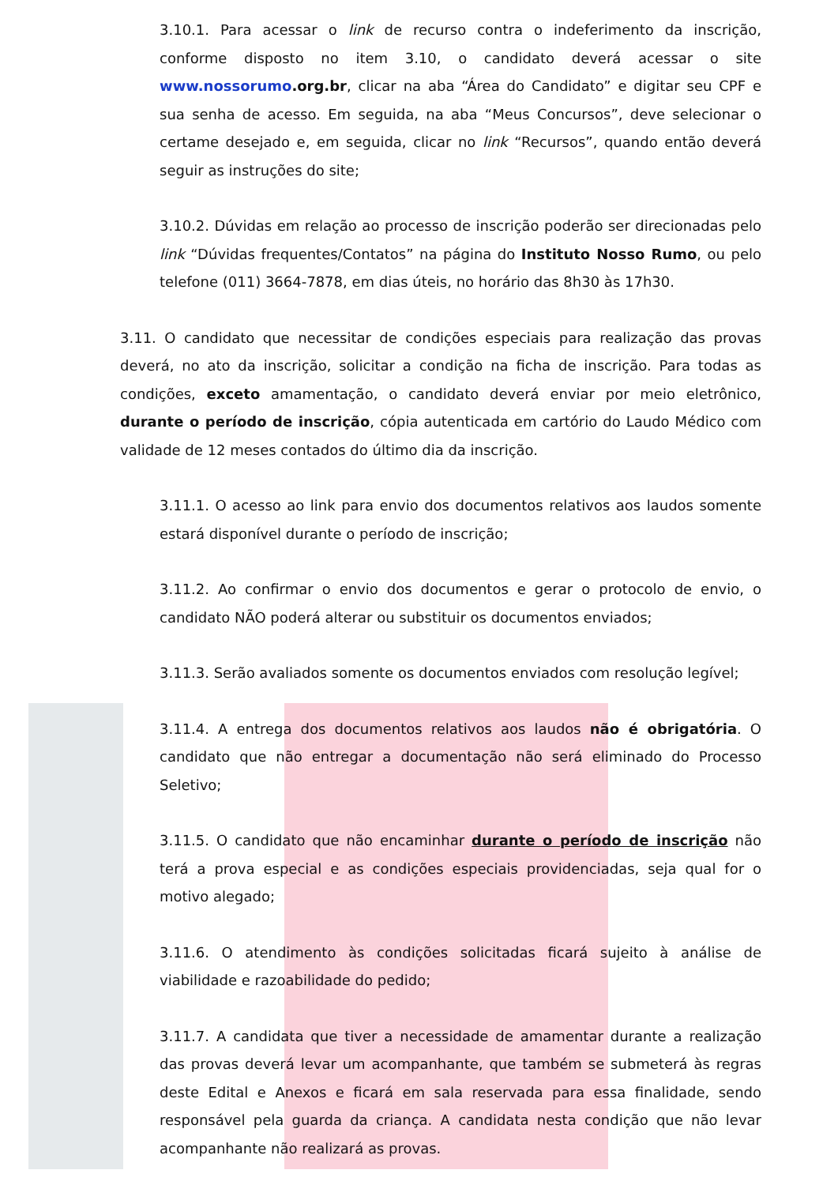3.10.1. Para acessar o link de recurso contra o indeferimento da inscrição, conforme disposto no item 3.10, o candidato deverá acessar o site www.nossorumo.org.br, clicar na aba “Área do Candidato” e digitar seu CPF e sua senha de acesso. Em seguida, na aba “Meus Concursos”, deve selecionar o certame desejado e, em seguida, clicar no link “Recursos”, quando então deverá seguir as instruções do site;
3.10.2. Dúvidas em relação ao processo de inscrição poderão ser direcionadas pelo link “Dúvidas frequentes/Contatos” na página do Instituto Nosso Rumo, ou pelo telefone (011) 3664-7878, em dias úteis, no horário das 8h30 às 17h30.
3.11. O candidato que necessitar de condições especiais para realização das provas deverá, no ato da inscrição, solicitar a condição na ficha de inscrição. Para todas as condições, exceto amamentação, o candidato deverá enviar por meio eletrônico, durante o período de inscrição, cópia autenticada em cartório do Laudo Médico com validade de 12 meses contados do último dia da inscrição.
3.11.1. O acesso ao link para envio dos documentos relativos aos laudos somente estará disponível durante o período de inscrição;
3.11.2. Ao confirmar o envio dos documentos e gerar o protocolo de envio, o candidato NÃO poderá alterar ou substituir os documentos enviados;
3.11.3. Serão avaliados somente os documentos enviados com resolução legível;
3.11.4. A entrega dos documentos relativos aos laudos não é obrigatória. O candidato que não entregar a documentação não será eliminado do Processo Seletivo;
3.11.5. O candidato que não encaminhar durante o período de inscrição não terá a prova especial e as condições especiais providenciadas, seja qual for o motivo alegado;
3.11.6. O atendimento às condições solicitadas ficará sujeito à análise de viabilidade e razoabilidade do pedido;
3.11.7. A candidata que tiver a necessidade de amamentar durante a realização das provas deverá levar um acompanhante, que também se submeterá às regras deste Edital e Anexos e ficará em sala reservada para essa finalidade, sendo responsável pela guarda da criança. A candidata nesta condição que não levar acompanhante não realizará as provas.